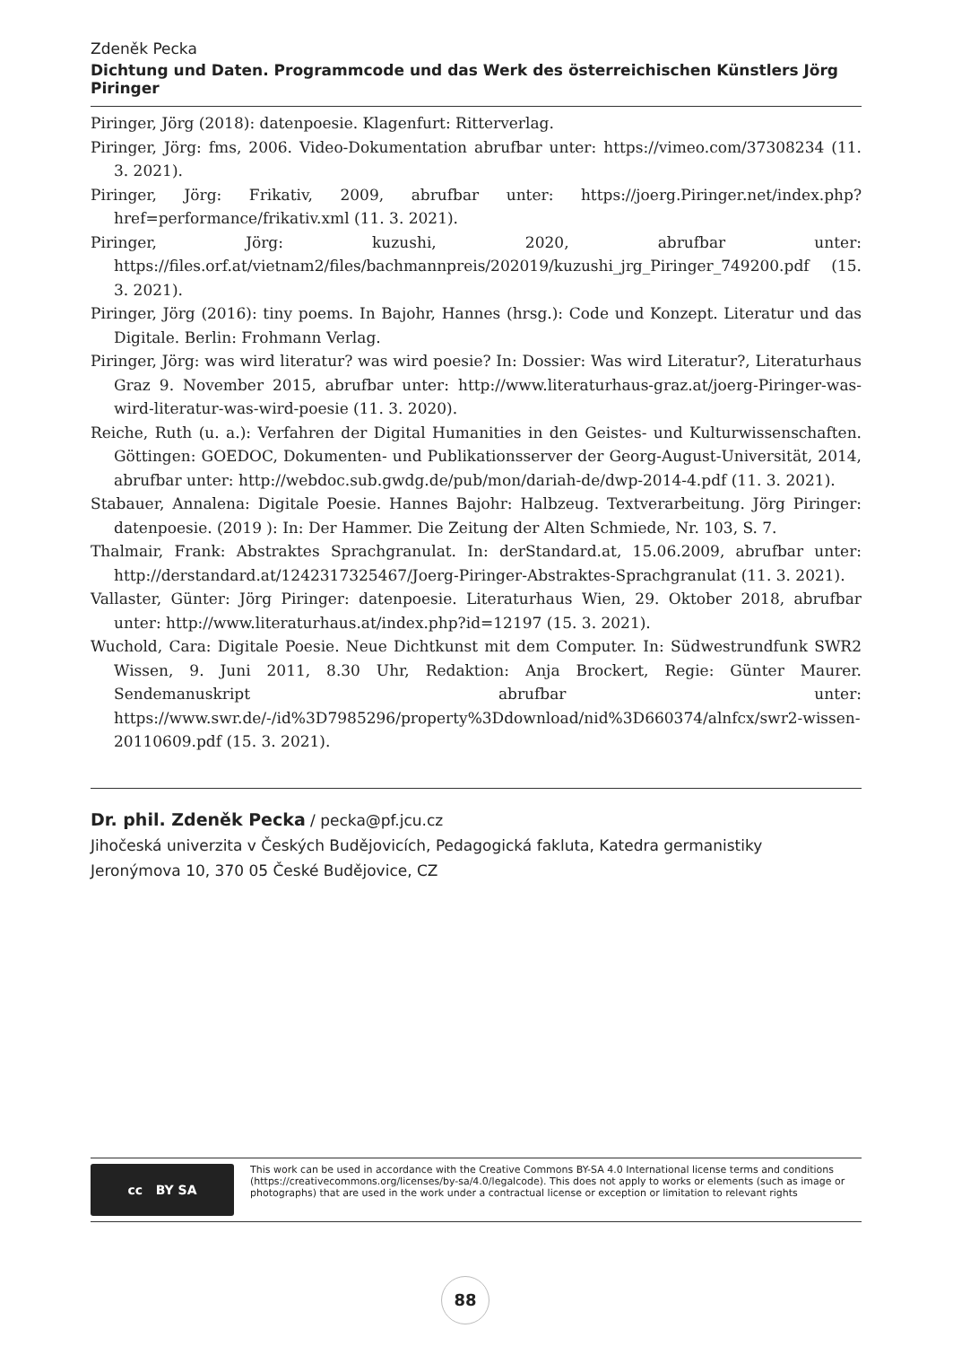Zdeněk Pecka
Dichtung und Daten. Programmcode und das Werk des österreichischen Künstlers Jörg Piringer
Piringer, Jörg (2018): datenpoesie. Klagenfurt: Ritterverlag.
Piringer, Jörg: fms, 2006. Video-Dokumentation abrufbar unter: https://vimeo.com/37308234 (11. 3. 2021).
Piringer, Jörg: Frikativ, 2009, abrufbar unter: https://joerg.Piringer.net/index.php?href=performance/frikativ.xml (11. 3. 2021).
Piringer, Jörg: kuzushi, 2020, abrufbar unter: https://files.orf.at/vietnam2/files/bachmannpreis/202019/kuzushi_jrg_Piringer_749200.pdf (15. 3. 2021).
Piringer, Jörg (2016): tiny poems. In Bajohr, Hannes (hrsg.): Code und Konzept. Literatur und das Digitale. Berlin: Frohmann Verlag.
Piringer, Jörg: was wird literatur? was wird poesie? In: Dossier: Was wird Literatur?, Literaturhaus Graz 9. November 2015, abrufbar unter: http://www.literaturhaus-graz.at/joerg-Piringer-was-wird-literatur-was-wird-poesie (11. 3. 2020).
Reiche, Ruth (u. a.): Verfahren der Digital Humanities in den Geistes- und Kulturwissenschaften. Göttingen: GOEDOC, Dokumenten- und Publikationsserver der Georg-August-Universität, 2014, abrufbar unter: http://webdoc.sub.gwdg.de/pub/mon/dariah-de/dwp-2014-4.pdf (11. 3. 2021).
Stabauer, Annalena: Digitale Poesie. Hannes Bajohr: Halbzeug. Textverarbeitung. Jörg Piringer: datenpoesie. (2019 ): In: Der Hammer. Die Zeitung der Alten Schmiede, Nr. 103, S. 7.
Thalmair, Frank: Abstraktes Sprachgranulat. In: derStandard.at, 15.06.2009, abrufbar unter: http://derstandard.at/1242317325467/Joerg-Piringer-Abstraktes-Sprachgranulat (11. 3. 2021).
Vallaster, Günter: Jörg Piringer: datenpoesie. Literaturhaus Wien, 29. Oktober 2018, abrufbar unter: http://www.literaturhaus.at/index.php?id=12197 (15. 3. 2021).
Wuchold, Cara: Digitale Poesie. Neue Dichtkunst mit dem Computer. In: Südwestrundfunk SWR2 Wissen, 9. Juni 2011, 8.30 Uhr, Redaktion: Anja Brockert, Regie: Günter Maurer. Sendemanuskript abrufbar unter: https://www.swr.de/-/id%3D7985296/property%3Ddownload/nid%3D660374/alnfcx/swr2-wissen-20110609.pdf (15. 3. 2021).
Dr. phil. Zdeněk Pecka / pecka@pf.jcu.cz
Jihočeská univerzita v Českých Budějovicích, Pedagogická fakluta, Katedra germanistiky
Jeronýmova 10, 370 05 České Budějovice, CZ
cc BY SA
This work can be used in accordance with the Creative Commons BY-SA 4.0 International license terms and conditions (https://creativecommons.org/licenses/by-sa/4.0/legalcode). This does not apply to works or elements (such as image or photographs) that are used in the work under a contractual license or exception or limitation to relevant rights
88